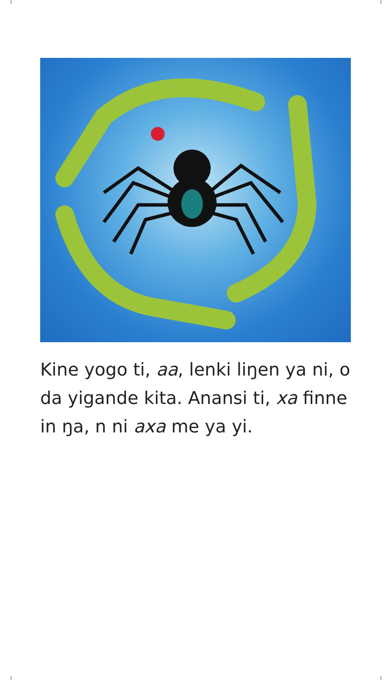Kine yogo ti, aa, lenki liŋen ya ni, o da yigande kita. Anansi ti, xa finne in ŋa, n ni axa me ya yi.